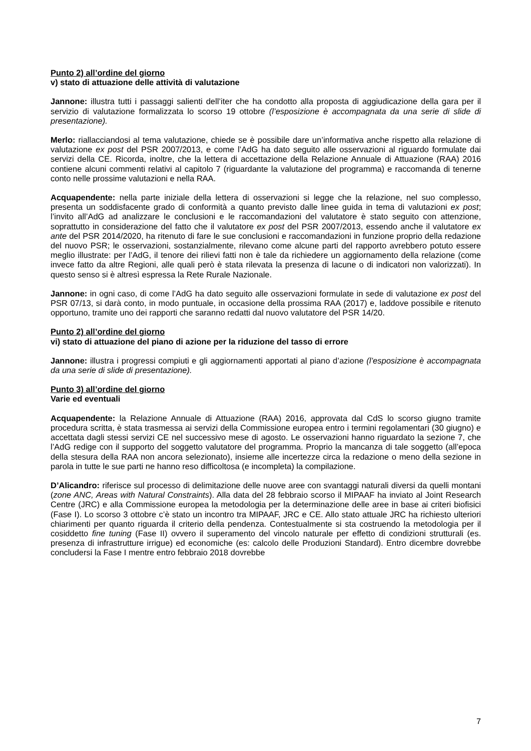Punto 2) all’ordine del giorno
v) stato di attuazione delle attività di valutazione
Jannone: illustra tutti i passaggi salienti dell’iter che ha condotto alla proposta di aggiudicazione della gara per il servizio di valutazione formalizzata lo scorso 19 ottobre (l’esposizione è accompagnata da una serie di slide di presentazione).
Merlo: riallacciandosi al tema valutazione, chiede se è possibile dare un’informativa anche rispetto alla relazione di valutazione ex post del PSR 2007/2013, e come l’AdG ha dato seguito alle osservazioni al riguardo formulate dai servizi della CE. Ricorda, inoltre, che la lettera di accettazione della Relazione Annuale di Attuazione (RAA) 2016 contiene alcuni commenti relativi al capitolo 7 (riguardante la valutazione del programma) e raccomanda di tenerne conto nelle prossime valutazioni e nella RAA.
Acquapendente: nella parte iniziale della lettera di osservazioni si legge che la relazione, nel suo complesso, presenta un soddisfacente grado di conformità a quanto previsto dalle linee guida in tema di valutazioni ex post; l’invito all’AdG ad analizzare le conclusioni e le raccomandazioni del valutatore è stato seguito con attenzione, soprattutto in considerazione del fatto che il valutatore ex post del PSR 2007/2013, essendo anche il valutatore ex ante del PSR 2014/2020, ha ritenuto di fare le sue conclusioni e raccomandazioni in funzione proprio della redazione del nuovo PSR; le osservazioni, sostanzialmente, rilevano come alcune parti del rapporto avrebbero potuto essere meglio illustrate: per l’AdG, il tenore dei rilievi fatti non è tale da richiedere un aggiornamento della relazione (come invece fatto da altre Regioni, alle quali però è stata rilevata la presenza di lacune o di indicatori non valorizzati). In questo senso si è altresì espressa la Rete Rurale Nazionale.
Jannone: in ogni caso, di come l’AdG ha dato seguito alle osservazioni formulate in sede di valutazione ex post del PSR 07/13, si darà conto, in modo puntuale, in occasione della prossima RAA (2017) e, laddove possibile e ritenuto opportuno, tramite uno dei rapporti che saranno redatti dal nuovo valutatore del PSR 14/20.
Punto 2) all’ordine del giorno
vi) stato di attuazione del piano di azione per la riduzione del tasso di errore
Jannone: illustra i progressi compiuti e gli aggiornamenti apportati al piano d’azione (l’esposizione è accompagnata da una serie di slide di presentazione).
Punto 3) all’ordine del giorno
Varie ed eventuali
Acquapendente: la Relazione Annuale di Attuazione (RAA) 2016, approvata dal CdS lo scorso giugno tramite procedura scritta, è stata trasmessa ai servizi della Commissione europea entro i termini regolamentari (30 giugno) e accettata dagli stessi servizi CE nel successivo mese di agosto. Le osservazioni hanno riguardato la sezione 7, che l’AdG redige con il supporto del soggetto valutatore del programma. Proprio la mancanza di tale soggetto (all’epoca della stesura della RAA non ancora selezionato), insieme alle incertezze circa la redazione o meno della sezione in parola in tutte le sue parti ne hanno reso difficoltosa (e incompleta) la compilazione.
D’Alicandro: riferisce sul processo di delimitazione delle nuove aree con svantaggi naturali diversi da quelli montani (zone ANC, Areas with Natural Constraints). Alla data del 28 febbraio scorso il MIPAAF ha inviato al Joint Research Centre (JRC) e alla Commissione europea la metodologia per la determinazione delle aree in base ai criteri biofisici (Fase I). Lo scorso 3 ottobre c’è stato un incontro tra MIPAAF, JRC e CE. Allo stato attuale JRC ha richiesto ulteriori chiarimenti per quanto riguarda il criterio della pendenza. Contestualmente si sta costruendo la metodologia per il cosiddetto fine tuning (Fase II) ovvero il superamento del vincolo naturale per effetto di condizioni strutturali (es. presenza di infrastrutture irrigue) ed economiche (es: calcolo delle Produzioni Standard). Entro dicembre dovrebbe concludersi la Fase I mentre entro febbraio 2018 dovrebbe
7